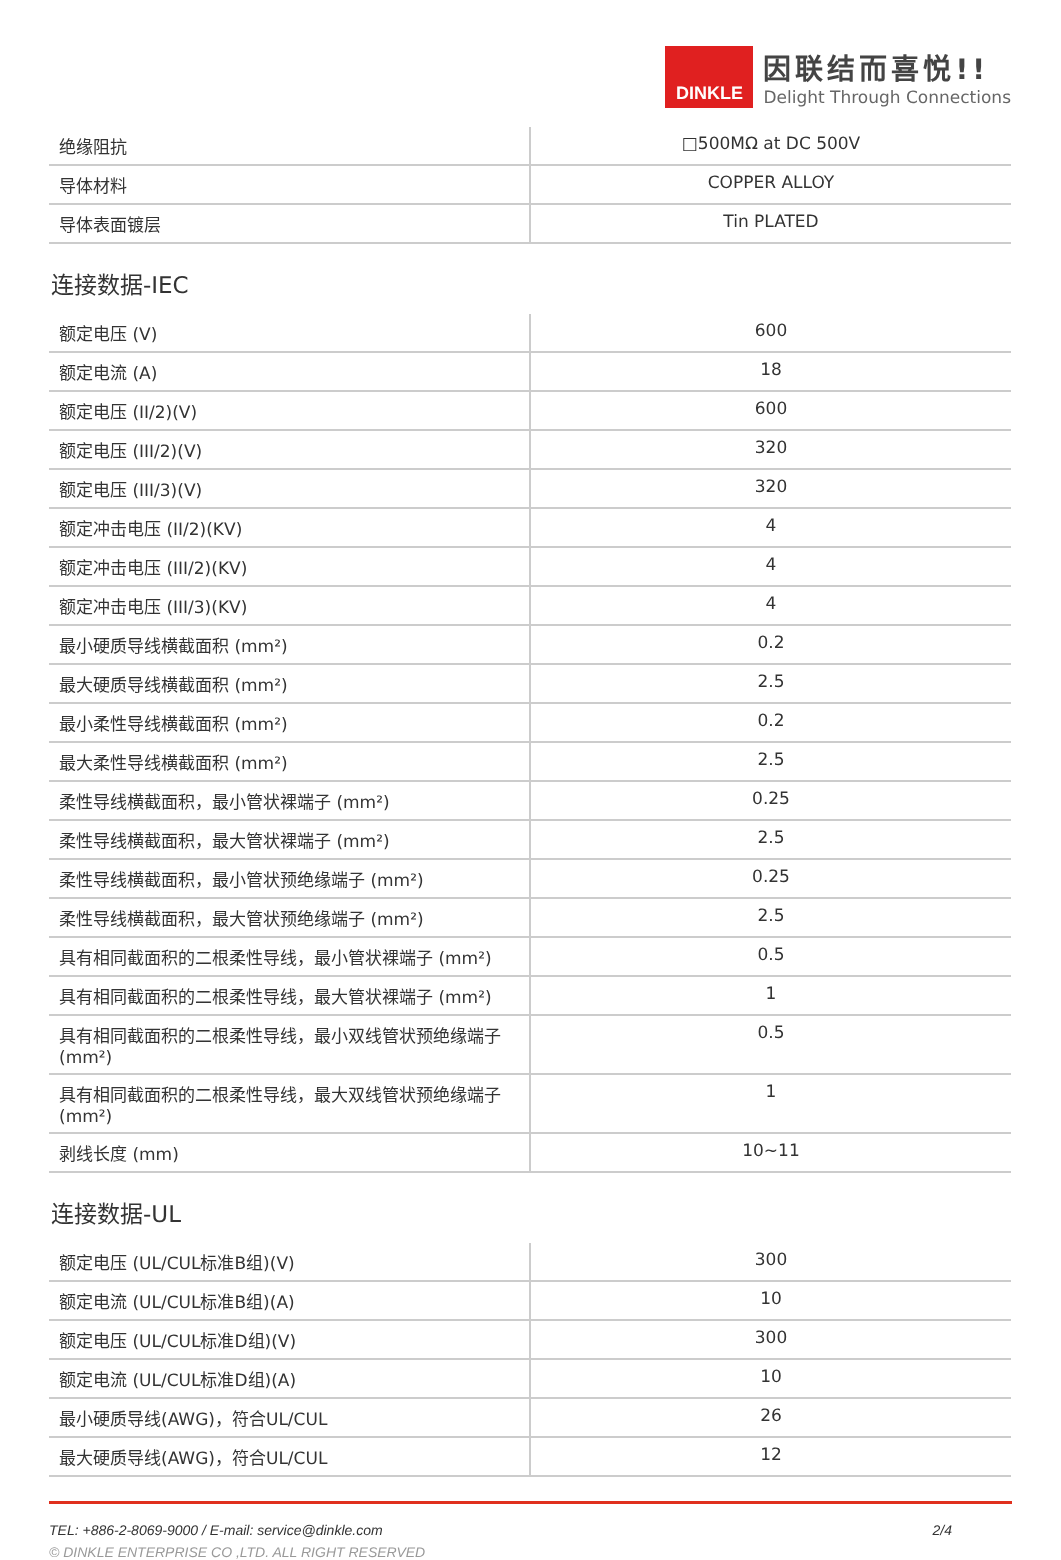DINKLE
因联结而喜悦!!
Delight Through Connections
| 绝缘阻抗 | □500MΩ at DC 500V |
| 导体材料 | COPPER ALLOY |
| 导体表面镀层 | Tin PLATED |
连接数据-IEC
| 额定电压 (V) | 600 |
| 额定电流 (A) | 18 |
| 额定电压 (II/2)(V) | 600 |
| 额定电压 (III/2)(V) | 320 |
| 额定电压 (III/3)(V) | 320 |
| 额定冲击电压 (II/2)(KV) | 4 |
| 额定冲击电压 (III/2)(KV) | 4 |
| 额定冲击电压 (III/3)(KV) | 4 |
| 最小硬质导线横截面积 (mm²) | 0.2 |
| 最大硬质导线横截面积 (mm²) | 2.5 |
| 最小柔性导线横截面积 (mm²) | 0.2 |
| 最大柔性导线横截面积 (mm²) | 2.5 |
| 柔性导线横截面积，最小管状裸端子 (mm²) | 0.25 |
| 柔性导线横截面积，最大管状裸端子 (mm²) | 2.5 |
| 柔性导线横截面积，最小管状预绝缘端子 (mm²) | 0.25 |
| 柔性导线横截面积，最大管状预绝缘端子 (mm²) | 2.5 |
| 具有相同截面积的二根柔性导线，最小管状裸端子 (mm²) | 0.5 |
| 具有相同截面积的二根柔性导线，最大管状裸端子 (mm²) | 1 |
| 具有相同截面积的二根柔性导线，最小双线管状预绝缘端子 (mm²) | 0.5 |
| 具有相同截面积的二根柔性导线，最大双线管状预绝缘端子 (mm²) | 1 |
| 剥线长度 (mm) | 10~11 |
连接数据-UL
| 额定电压 (UL/CUL标准B组)(V) | 300 |
| 额定电流 (UL/CUL标准B组)(A) | 10 |
| 额定电压 (UL/CUL标准D组)(V) | 300 |
| 额定电流 (UL/CUL标准D组)(A) | 10 |
| 最小硬质导线(AWG)，符合UL/CUL | 26 |
| 最大硬质导线(AWG)，符合UL/CUL | 12 |
TEL: +886-2-8069-9000 / E-mail: service@dinkle.com 2/4
© DINKLE ENTERPRISE CO ,LTD. ALL RIGHT RESERVED